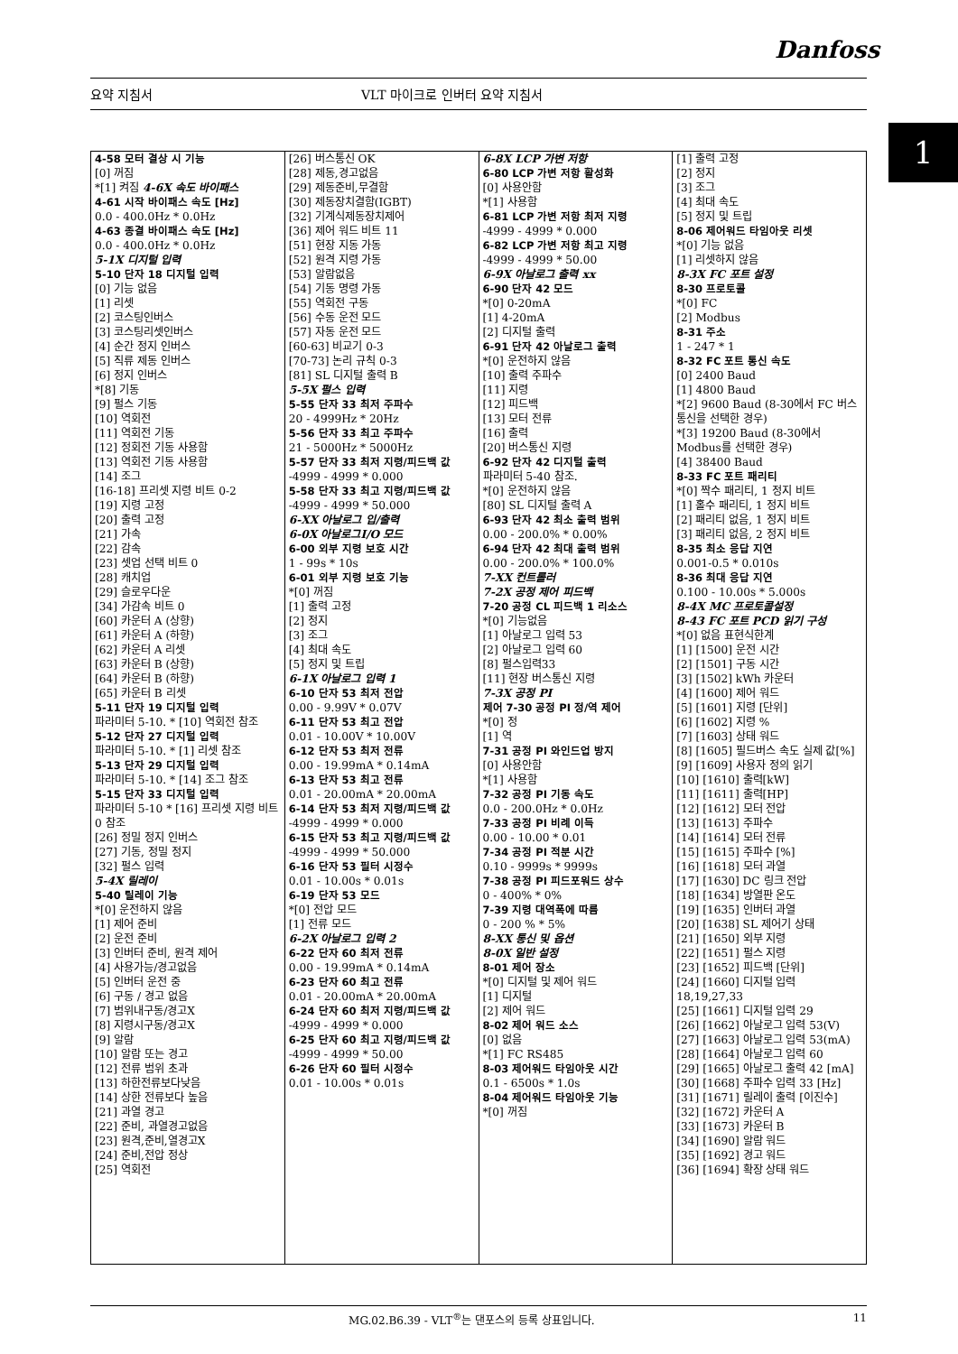Danfoss
요약 지침서 VLT 마이크로 인버터 요약 지침서
1
| 4-58 모터 결상 시 기능 [0] 꺼짐 *[1] 켜짐 4-6X 속도 바이패스 4-61 시작 바이패스 속도 [Hz] 0.0 - 400.0Hz * 0.0Hz 4-63 종결 바이패스 속도 [Hz] 0.0 - 400.0Hz * 0.0Hz 5-1X 디지털 입력 5-10 단자 18 디지털 입력 [0] 기능 없음 [1] 리셋 [2] 코스팅인버스 [3] 코스팅리셋인버스 [4] 순간 정지 인버스 [5] 직류 제동 인버스 [6] 정지 인버스 *[8] 기동 [9] 펄스 기동 [10] 역회전 [11] 역회전 기동 [12] 정회전 기동 사용함 [13] 역회전 기동 사용함 [14] 조그 [16-18] 프리셋 지령 비트 0-2 [19] 지령 고정 [20] 출력 고정 [21] 가속 [22] 감속 [23] 셋업 선택 비트 0 [28] 캐치업 [29] 슬로우다운 [34] 가감속 비트 0 [60] 카운터 A (상향) [61] 카운터 A (하향) [62] 카운터 A 리셋 [63] 카운터 B (상향) [64] 카운터 B (하향) [65] 카운터 B 리셋 5-11 단자 19 디지털 입력 파라미터 5-10. * [10] 역회전 참조 5-12 단자 27 디지털 입력 파라미터 5-10. * [1] 리셋 참조 5-13 단자 29 디지털 입력 파라미터 5-10. * [14] 조그 참조 5-15 단자 33 디지털 입력 파라미터 5-10 * [16] 프리셋 지령 비트 0 참조 [26] 정밀 정지 인버스 [27] 기동, 정밀 정지 [32] 펄스 입력 5-4X 릴레이 5-40 릴레이 기능 *[0] 운전하지 않음 [1] 제어 준비 [2] 운전 준비 [3] 인버터 준비, 원격 제어 [4] 사용가능/경고없음 [5] 인버터 운전 중 [6] 구동 / 경고 없음 [7] 범위내구동/경고X [8] 지령시구동/경고X [9] 알람 [10] 알람 또는 경고 [12] 전류 범위 초과 [13] 하한전류보다낮음 [14] 상한 전류보다 높음 [21] 과열 경고 [22] 준비, 과열경고없음 [23] 원격,준비,열경고X [24] 준비,전압 정상 [25] 역회전 | [26] 버스통신 OK [28] 제동,경고없음 [29] 제동준비,무결함 [30] 제동장치결함(IGBT) [32] 기계식제동장치제어 [36] 제어 워드 비트 11 [51] 현장 지동 가동 [52] 원격 지령 가동 [53] 알람없음 [54] 기동 명령 가동 [55] 역회전 구동 [56] 수동 운전 모드 [57] 자동 운전 모드 [60-63] 비교기 0-3 [70-73] 논리 규칙 0-3 [81] SL 디지털 출력 B 5-5X 펄스 입력 5-55 단자 33 최저 주파수 20 - 4999Hz * 20Hz 5-56 단자 33 최고 주파수 21 - 5000Hz * 5000Hz 5-57 단자 33 최저 지령/피드백 값 -4999 - 4999 * 0.000 5-58 단자 33 최고 지령/피드백 값 -4999 - 4999 * 50.000 6-XX 아날로그 입/출력 6-0X 아날로그I/O 모드 6-00 외부 지령 보호 시간 1 - 99s * 10s 6-01 외부 지령 보호 기능 *[0] 꺼짐 [1] 출력 고정 [2] 정지 [3] 조그 [4] 최대 속도 [5] 정지 및 트립 6-1X 아날로그 입력 1 6-10 단자 53 최저 전압 0.00 - 9.99V * 0.07V 6-11 단자 53 최고 전압 0.01 - 10.00V * 10.00V 6-12 단자 53 최저 전류 0.00 - 19.99mA * 0.14mA 6-13 단자 53 최고 전류 0.01 - 20.00mA * 20.00mA 6-14 단자 53 최저 지령/피드백 값 -4999 - 4999 * 0.000 6-15 단자 53 최고 지령/피드백 값 -4999 - 4999 * 50.000 6-16 단자 53 필터 시정수 0.01 - 10.00s * 0.01s 6-19 단자 53 모드 *[0] 전압 모드 [1] 전류 모드 6-2X 아날로그 입력 2 6-22 단자 60 최저 전류 0.00 - 19.99mA * 0.14mA 6-23 단자 60 최고 전류 0.01 - 20.00mA * 20.00mA 6-24 단자 60 최저 지령/피드백 값 -4999 - 4999 * 0.000 6-25 단자 60 최고 지령/피드백 값 -4999 - 4999 * 50.00 6-26 단자 60 필터 시정수 0.01 - 10.00s * 0.01s | 6-8X LCP 가변 저항 6-80 LCP 가변 저항 활성화 [0] 사용안함 *[1] 사용함 6-81 LCP 가변 저항 최저 지령 -4999 - 4999 * 0.000 6-82 LCP 가변 저항 최고 지령 -4999 - 4999 * 50.00 6-9X 아날로그 출력 xx 6-90 단자 42 모드 *[0] 0-20mA [1] 4-20mA [2] 디지털 출력 6-91 단자 42 아날로그 출력 *[0] 운전하지 않음 [10] 출력 주파수 [11] 지령 [12] 피드백 [13] 모터 전류 [16] 출력 [20] 버스통신 지령 6-92 단자 42 디지털 출력 파라미터 5-40 참조. *[0] 운전하지 않음 [80] SL 디지털 출력 A 6-93 단자 42 최소 출력 범위 0.00 - 200.0% * 0.00% 6-94 단자 42 최대 출력 범위 0.00 - 200.0% * 100.0% 7-XX 컨트롤러 7-2X 공정 제어 피드백 7-20 공정 CL 피드백 1 리소스 *[0] 기능없음 [1] 아날로그 입력 53 [2] 아날로그 입력 60 [8] 펄스입력33 [11] 현장 버스통신 지령 7-3X 공정 PI 제어 7-30 공정 PI 정/역 제어 *[0] 정 [1] 역 7-31 공정 PI 와인드업 방지 [0] 사용안함 *[1] 사용함 7-32 공정 PI 기동 속도 0.0 - 200.0Hz * 0.0Hz 7-33 공정 PI 비례 이득 0.00 - 10.00 * 0.01 7-34 공정 PI 적분 시간 0.10 - 9999s * 9999s 7-38 공정 PI 피드포워드 상수 0 - 400% * 0% 7-39 지령 대역폭에 따름 0 - 200 % * 5% 8-XX 통신 및 옵션 8-0X 일반 설정 8-01 제어 장소 *[0] 디지털 및 제어 워드 [1] 디지털 [2] 제어 워드 8-02 제어 워드 소스 [0] 없음 *[1] FC RS485 8-03 제어워드 타임아웃 시간 0.1 - 6500s * 1.0s 8-04 제어워드 타임아웃 기능 *[0] 꺼짐 | [1] 출력 고정 [2] 정지 [3] 조그 [4] 최대 속도 [5] 정지 및 트립 8-06 제어워드 타임아웃 리셋 *[0] 기능 없음 [1] 리셋하지 않음 8-3X FC 포트 설정 8-30 프로토콜 *[0] FC [2] Modbus 8-31 주소 1 - 247 * 1 8-32 FC 포트 통신 속도 [0] 2400 Baud [1] 4800 Baud *[2] 9600 Baud (8-30에서 FC 버스통신을 선택한 경우) *[3] 19200 Baud (8-30에서 Modbus를 선택한 경우) [4] 38400 Baud 8-33 FC 포트 패리티 *[0] 짝수 패리티, 1 정지 비트 [1] 홀수 패리티, 1 정지 비트 [2] 패리티 없음, 1 정지 비트 [3] 패리티 없음, 2 정지 비트 8-35 최소 응답 지연 0.001-0.5 * 0.010s 8-36 최대 응답 지연 0.100 - 10.00s * 5.000s 8-4X MC 프로토콜설정 8-43 FC 포트 PCD 읽기 구성 *[0] 없음 표현식한계 [1] [1500] 운전 시간 [2] [1501] 구동 시간 [3] [1502] kWh 카운터 [4] [1600] 제어 워드 [5] [1601] 지령 [단위] [6] [1602] 지령 % [7] [1603] 상태 워드 [8] [1605] 필드버스 속도 실제 값[%] [9] [1609] 사용자 정의 읽기 [10] [1610] 출력[kW] [11] [1611] 출력[HP] [12] [1612] 모터 전압 [13] [1613] 주파수 [14] [1614] 모터 전류 [15] [1615] 주파수 [%] [16] [1618] 모터 과열 [17] [1630] DC 링크 전압 [18] [1634] 방열판 온도 [19] [1635] 인버터 과열 [20] [1638] SL 제어기 상태 [21] [1650] 외부 지령 [22] [1651] 펄스 지령 [23] [1652] 피드백 [단위] [24] [1660] 디지털 입력 18,19,27,33 [25] [1661] 디지털 입력 29 [26] [1662] 아날로그 입력 53(V) [27] [1663] 아날로그 입력 53(mA) [28] [1664] 아날로그 입력 60 [29] [1665] 아날로그 출력 42 [mA] [30] [1668] 주파수 입력 33 [Hz] [31] [1671] 릴레이 출력 [이진수] [32] [1672] 카운터 A [33] [1673] 카운터 B [34] [1690] 알람 워드 [35] [1692] 경고 워드 [36] [1694] 확장 상태 워드 |
MG.02.B6.39 - VLT<sup>®</sup>는 댄포스의 등록 상표입니다. 11